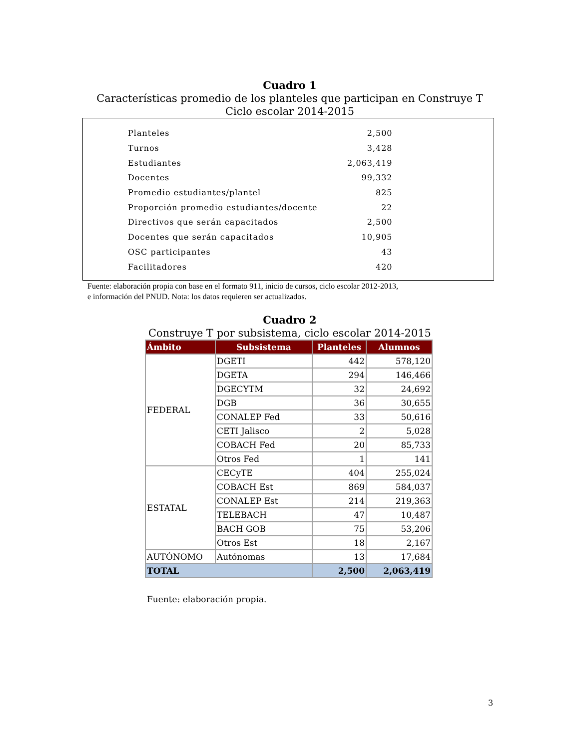Cuadro 1
Características promedio de los planteles que participan en Construye T
Ciclo escolar 2014-2015
| Planteles | 2,500 |
| Turnos | 3,428 |
| Estudiantes | 2,063,419 |
| Docentes | 99,332 |
| Promedio estudiantes/plantel | 825 |
| Proporción promedio estudiantes/docente | 22 |
| Directivos que serán capacitados | 2,500 |
| Docentes que serán capacitados | 10,905 |
| OSC participantes | 43 |
| Facilitadores | 420 |
Fuente: elaboración propia con base en el formato 911, inicio de cursos, ciclo escolar 2012-2013,
e información del PNUD. Nota: los datos requieren ser actualizados.
Cuadro 2
Construye T por subsistema, ciclo escolar 2014-2015
| Ámbito | Subsistema | Planteles | Alumnos |
| --- | --- | --- | --- |
| FEDERAL | DGETI | 442 | 578,120 |
| | DGETA | 294 | 146,466 |
| | DGECYTM | 32 | 24,692 |
| | DGB | 36 | 30,655 |
| | CONALEP Fed | 33 | 50,616 |
| | CETI Jalisco | 2 | 5,028 |
| | COBACH Fed | 20 | 85,733 |
| | Otros Fed | 1 | 141 |
| ESTATAL | CECyTE | 404 | 255,024 |
| | COBACH Est | 869 | 584,037 |
| | CONALEP Est | 214 | 219,363 |
| | TELEBACH | 47 | 10,487 |
| | BACH GOB | 75 | 53,206 |
| | Otros Est | 18 | 2,167 |
| AUTÓNOMO | Autónomas | 13 | 17,684 |
| TOTAL | | 2,500 | 2,063,419 |
Fuente: elaboración propia.
3